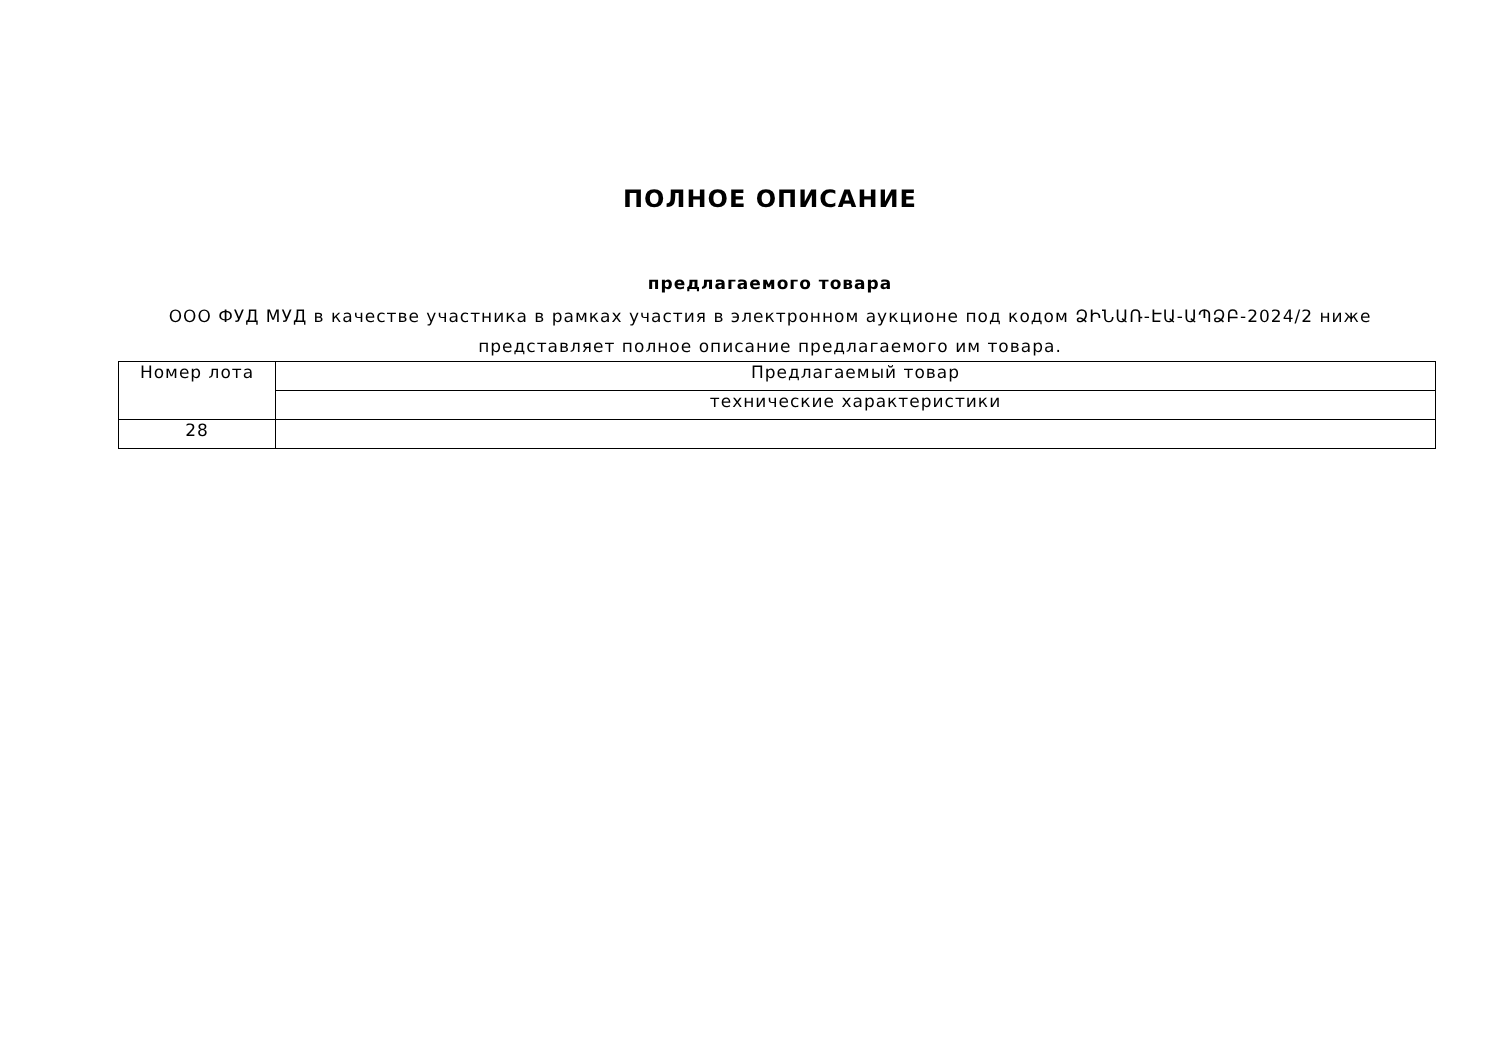ПОЛНОЕ ОПИСАНИЕ
предлагаемого товара
ООО ФУД МУД в качестве участника в рамках участия в электронном аукционе под кодом ՁԻՆԱՌ-ԷԱ-ԱՊՁԲ-2024/2 ниже представляет полное описание предлагаемого им товара.
| Номер лота | Предлагаемый товар |
| | технические характеристики |
| 28 | |